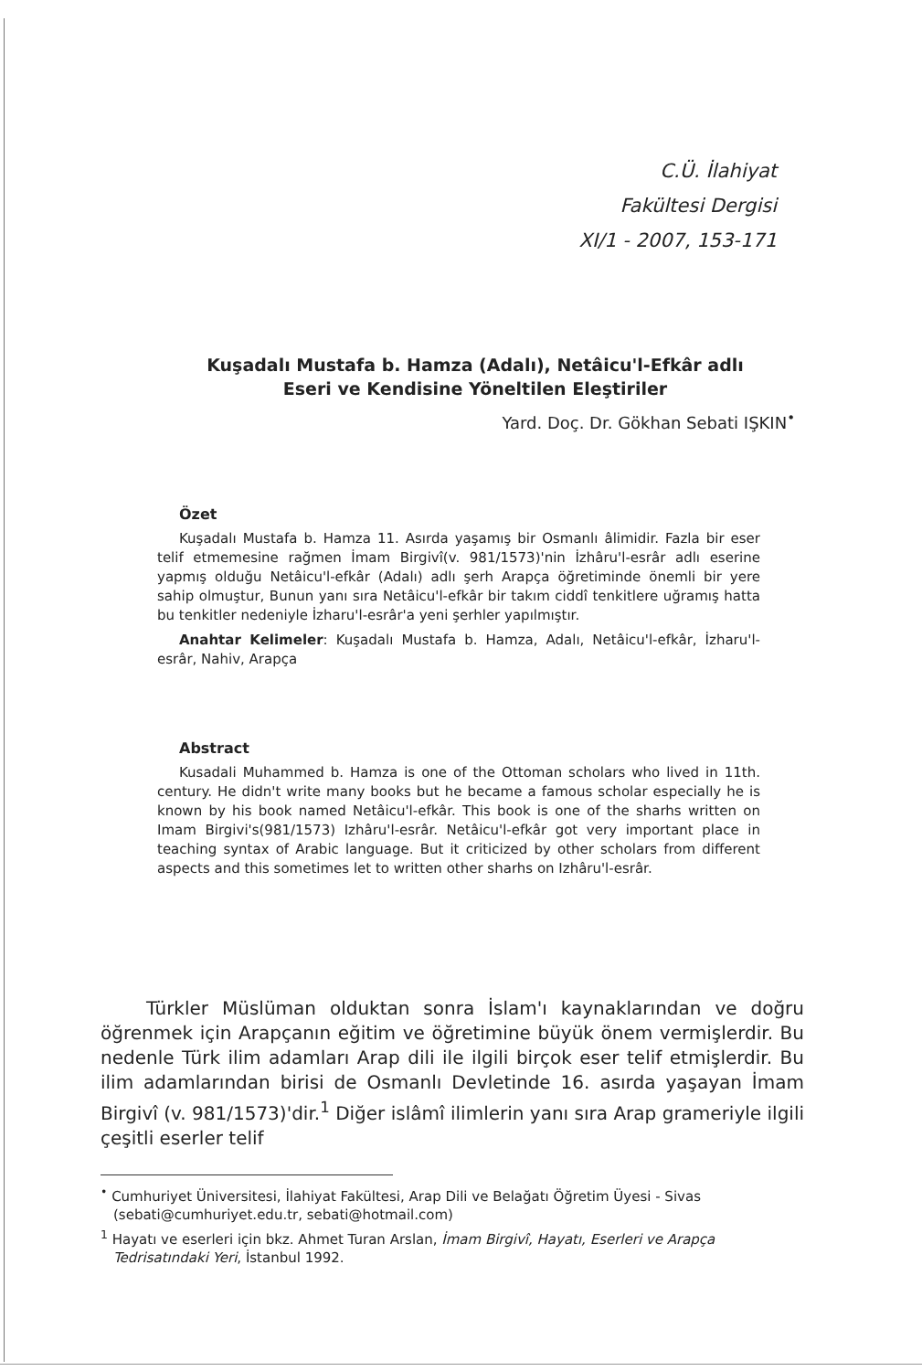C.Ü. İlahiyat
Fakültesi Dergisi
XI/1 - 2007, 153-171
Kuşadalı Mustafa b. Hamza (Adalı), Netâicu'l-Efkâr adlı
Eseri ve Kendisine Yöneltilen Eleştiriler
Yard. Doç. Dr. Gökhan Sebati IŞKIN<sup>•</sup>
Özet
Kuşadalı Mustafa b. Hamza 11. Asırda yaşamış bir Osmanlı âlimidir. Fazla bir eser telif etmemesine rağmen İmam Birgivî(v. 981/1573)'nin İzhâru'l-esrâr adlı eserine yapmış olduğu Netâicu'l-efkâr (Adalı) adlı şerh Arapça öğretiminde önemli bir yere sahip olmuştur, Bunun yanı sıra Netâicu'l-efkâr bir takım ciddî tenkitlere uğramış hatta bu tenkitler nedeniyle İzharu'l-esrâr'a yeni şerhler yapılmıştır.
Anahtar Kelimeler: Kuşadalı Mustafa b. Hamza, Adalı, Netâicu'l-efkâr, İzharu'l-esrâr, Nahiv, Arapça
Abstract
Kusadali Muhammed b. Hamza is one of the Ottoman scholars who lived in 11th. century. He didn't write many books but he became a famous scholar especially he is known by his book named Netâicu'l-efkâr. This book is one of the sharhs written on Imam Birgivi's(981/1573) Izhâru'l-esrâr. Netâicu'l-efkâr got very important place in teaching syntax of Arabic language. But it criticized by other scholars from different aspects and this sometimes let to written other sharhs on Izhâru'l-esrâr.
Türkler Müslüman olduktan sonra İslam'ı kaynaklarından ve doğru öğrenmek için Arapçanın eğitim ve öğretimine büyük önem vermişlerdir. Bu nedenle Türk ilim adamları Arap dili ile ilgili birçok eser telif etmişlerdir. Bu ilim adamlarından birisi de Osmanlı Devletinde 16. asırda yaşayan İmam Birgivî (v. 981/1573)'dir.<sup>1</sup> Diğer islâmî ilimlerin yanı sıra Arap grameriyle ilgili çeşitli eserler telif
<sup>•</sup> Cumhuriyet Üniversitesi, İlahiyat Fakültesi, Arap Dili ve Belağatı Öğretim Üyesi - Sivas (sebati@cumhuriyet.edu.tr, sebati@hotmail.com)
<sup>1</sup> Hayatı ve eserleri için bkz. Ahmet Turan Arslan, İmam Birgivî, Hayatı, Eserleri ve Arapça Tedrisatındaki Yeri, İstanbul 1992.